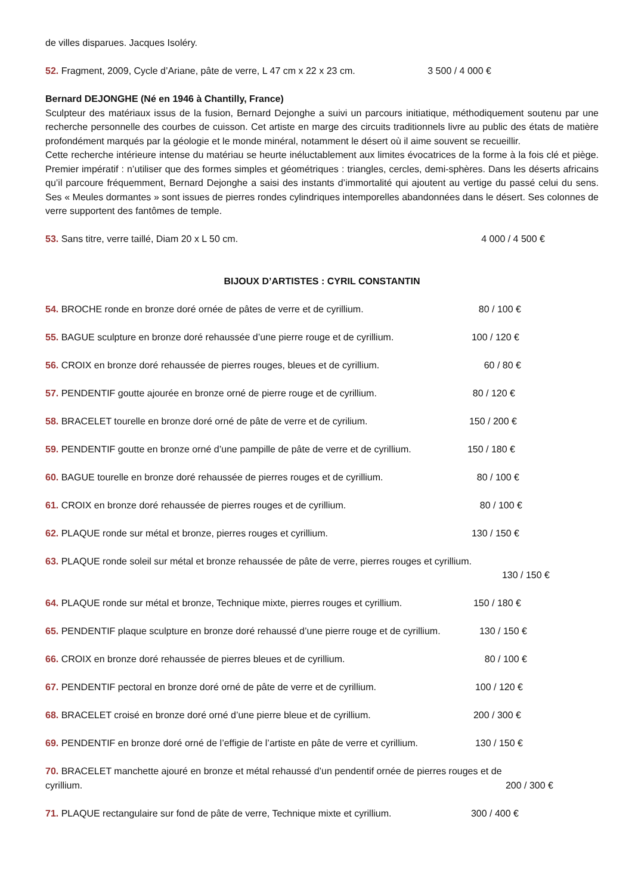de villes disparues. Jacques Isoléry.
52. Fragment, 2009, Cycle d’Ariane, pâte de verre, L 47 cm x 22 x 23 cm. 3 500 / 4 000 €
Bernard DEJONGHE (Né en 1946 à Chantilly, France)
Sculpteur des matériaux issus de la fusion, Bernard Dejonghe a suivi un parcours initiatique, méthodiquement soutenu par une recherche personnelle des courbes de cuisson. Cet artiste en marge des circuits traditionnels livre au public des états de matière profondément marqués par la géologie et le monde minéral, notamment le désert où il aime souvent se recueillir.
Cette recherche intérieure intense du matériau se heurte inéluctablement aux limites évocatrices de la forme à la fois clé et piège. Premier impératif : n’utiliser que des formes simples et géométriques : triangles, cercles, demi-sphères. Dans les déserts africains qu’il parcoure fréquemment, Bernard Dejonghe a saisi des instants d’immortalité qui ajoutent au vertige du passé celui du sens. Ses « Meules dormantes » sont issues de pierres rondes cylindriques intemporelles abandonnées dans le désert. Ses colonnes de verre supportent des fantômes de temple.
53. Sans titre, verre taillé, Diam 20 x L 50 cm. 4 000 / 4 500 €
BIJOUX D’ARTISTES : CYRIL CONSTANTIN
54. BROCHE ronde en bronze doré ornée de pâtes de verre et de cyrillium. 80 / 100 €
55. BAGUE sculpture en bronze doré rehaussée d’une pierre rouge et de cyrillium. 100 / 120 €
56. CROIX en bronze doré rehaussée de pierres rouges, bleues et de cyrillium. 60 / 80 €
57. PENDENTIF goutte ajourée en bronze orné de pierre rouge et de cyrillium. 80 / 120 €
58. BRACELET tourelle en bronze doré orné de pâte de verre et de cyrilium. 150 / 200 €
59. PENDENTIF goutte en bronze orné d’une pampille de pâte de verre et de cyrillium. 150 / 180 €
60. BAGUE tourelle en bronze doré rehaussée de pierres rouges et de cyrillium. 80 / 100 €
61. CROIX en bronze doré rehaussée de pierres rouges et de cyrillium. 80 / 100 €
62. PLAQUE ronde sur métal et bronze, pierres rouges et cyrillium. 130 / 150 €
63. PLAQUE ronde soleil sur métal et bronze rehaussée de pâte de verre, pierres rouges et cyrillium.
130 / 150 €
64. PLAQUE ronde sur métal et bronze, Technique mixte, pierres rouges et cyrillium. 150 / 180 €
65. PENDENTIF plaque sculpture en bronze doré rehaussé d’une pierre rouge et de cyrillium. 130 / 150 €
66. CROIX en bronze doré rehaussée de pierres bleues et de cyrillium. 80 / 100 €
67. PENDENTIF pectoral en bronze doré orné de pâte de verre et de cyrillium. 100 / 120 €
68. BRACELET croisé en bronze doré orné d’une pierre bleue et de cyrillium. 200 / 300 €
69. PENDENTIF en bronze doré orné de l’effigie de l’artiste en pâte de verre et cyrillium. 130 / 150 €
70. BRACELET manchette ajouré en bronze et métal rehaussé d’un pendentif ornée de pierres rouges et de
cyrillium. 200 / 300 €
71. PLAQUE rectangulaire sur fond de pâte de verre, Technique mixte et cyrillium. 300 / 400 €